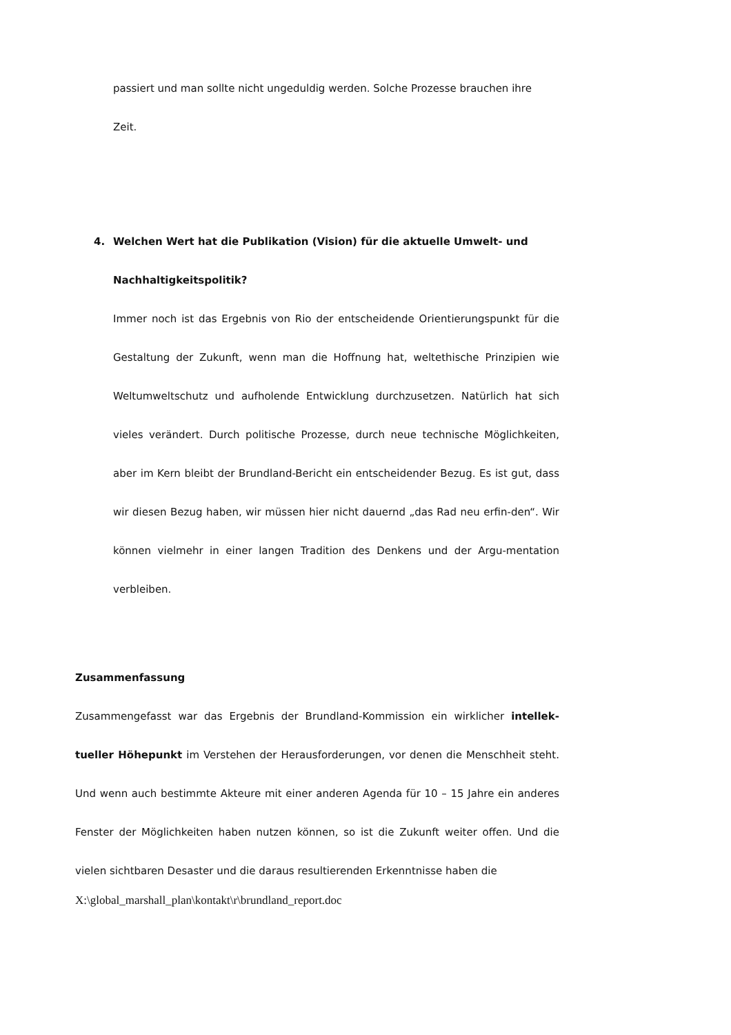passiert und man sollte nicht ungeduldig werden. Solche Prozesse brauchen ihre
Zeit.
4. Welchen Wert hat die Publikation (Vision) für die aktuelle Umwelt- und Nachhaltigkeitspolitik?
Immer noch ist das Ergebnis von Rio der entscheidende Orientierungspunkt für die Gestaltung der Zukunft, wenn man die Hoffnung hat, weltethische Prinzipien wie Weltumweltschutz und aufholende Entwicklung durchzusetzen. Natürlich hat sich vieles verändert. Durch politische Prozesse, durch neue technische Möglichkeiten, aber im Kern bleibt der Brundland-Bericht ein entscheidender Bezug. Es ist gut, dass wir diesen Bezug haben, wir müssen hier nicht dauernd „das Rad neu erfin-den“. Wir können vielmehr in einer langen Tradition des Denkens und der Argu-mentation verbleiben.
Zusammenfassung
Zusammengefasst war das Ergebnis der Brundland-Kommission ein wirklicher intellek-tueller Höhepunkt im Verstehen der Herausforderungen, vor denen die Menschheit steht. Und wenn auch bestimmte Akteure mit einer anderen Agenda für 10 – 15 Jahre ein anderes Fenster der Möglichkeiten haben nutzen können, so ist die Zukunft weiter offen. Und die vielen sichtbaren Desaster und die daraus resultierenden Erkenntnisse haben die
X:\global_marshall_plan\kontakt\r\brundland_report.doc